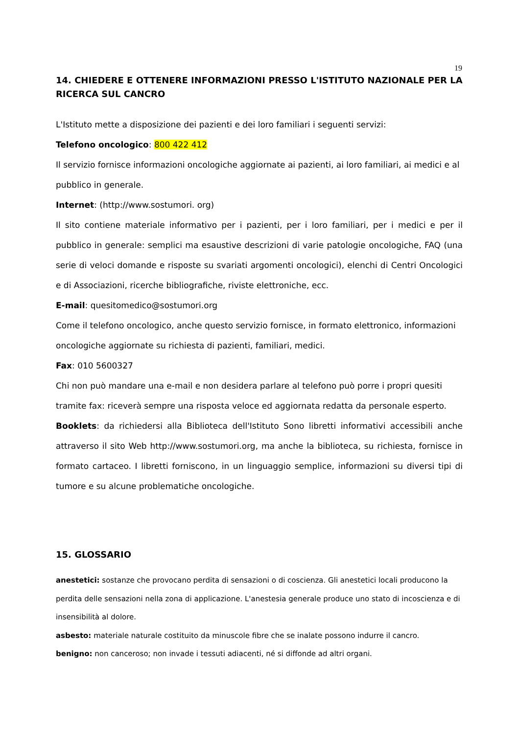19
14. CHIEDERE E OTTENERE INFORMAZIONI PRESSO L'ISTITUTO NAZIONALE PER LA RICERCA SUL CANCRO
L'Istituto mette a disposizione dei pazienti e dei loro familiari i seguenti servizi:
Telefono oncologico: 800 422 412
Il servizio fornisce informazioni oncologiche aggiornate ai pazienti, ai loro familiari, ai medici e al pubblico in generale.
Internet: (http://www.sostumori. org)
Il sito contiene materiale informativo per i pazienti, per i loro familiari, per i medici e per il pubblico in generale: semplici ma esaustive descrizioni di varie patologie oncologiche, FAQ (una serie di veloci domande e risposte su svariati argomenti oncologici), elenchi di Centri Oncologici e di Associazioni, ricerche bibliografiche, riviste elettroniche, ecc.
E-mail: quesitomedico@sostumori.org
Come il telefono oncologico, anche questo servizio fornisce, in formato elettronico, informazioni oncologiche aggiornate su richiesta di pazienti, familiari, medici.
Fax: 010 5600327
Chi non può mandare una e-mail e non desidera parlare al telefono può porre i propri quesiti tramite fax: riceverà sempre una risposta veloce ed aggiornata redatta da personale esperto.
Booklets: da richiedersi alla Biblioteca dell'Istituto Sono libretti informativi accessibili anche attraverso il sito Web http://www.sostumori.org, ma anche la biblioteca, su richiesta, fornisce in formato cartaceo. I libretti forniscono, in un linguaggio semplice, informazioni su diversi tipi di tumore e su alcune problematiche oncologiche.
15. GLOSSARIO
anestetici: sostanze che provocano perdita di sensazioni o di coscienza. Gli anestetici locali producono la perdita delle sensazioni nella zona di applicazione. L'anestesia generale produce uno stato di incoscienza e di insensibilità al dolore.
asbesto: materiale naturale costituito da minuscole fibre che se inalate possono indurre il cancro.
benigno: non canceroso; non invade i tessuti adiacenti, né si diffonde ad altri organi.